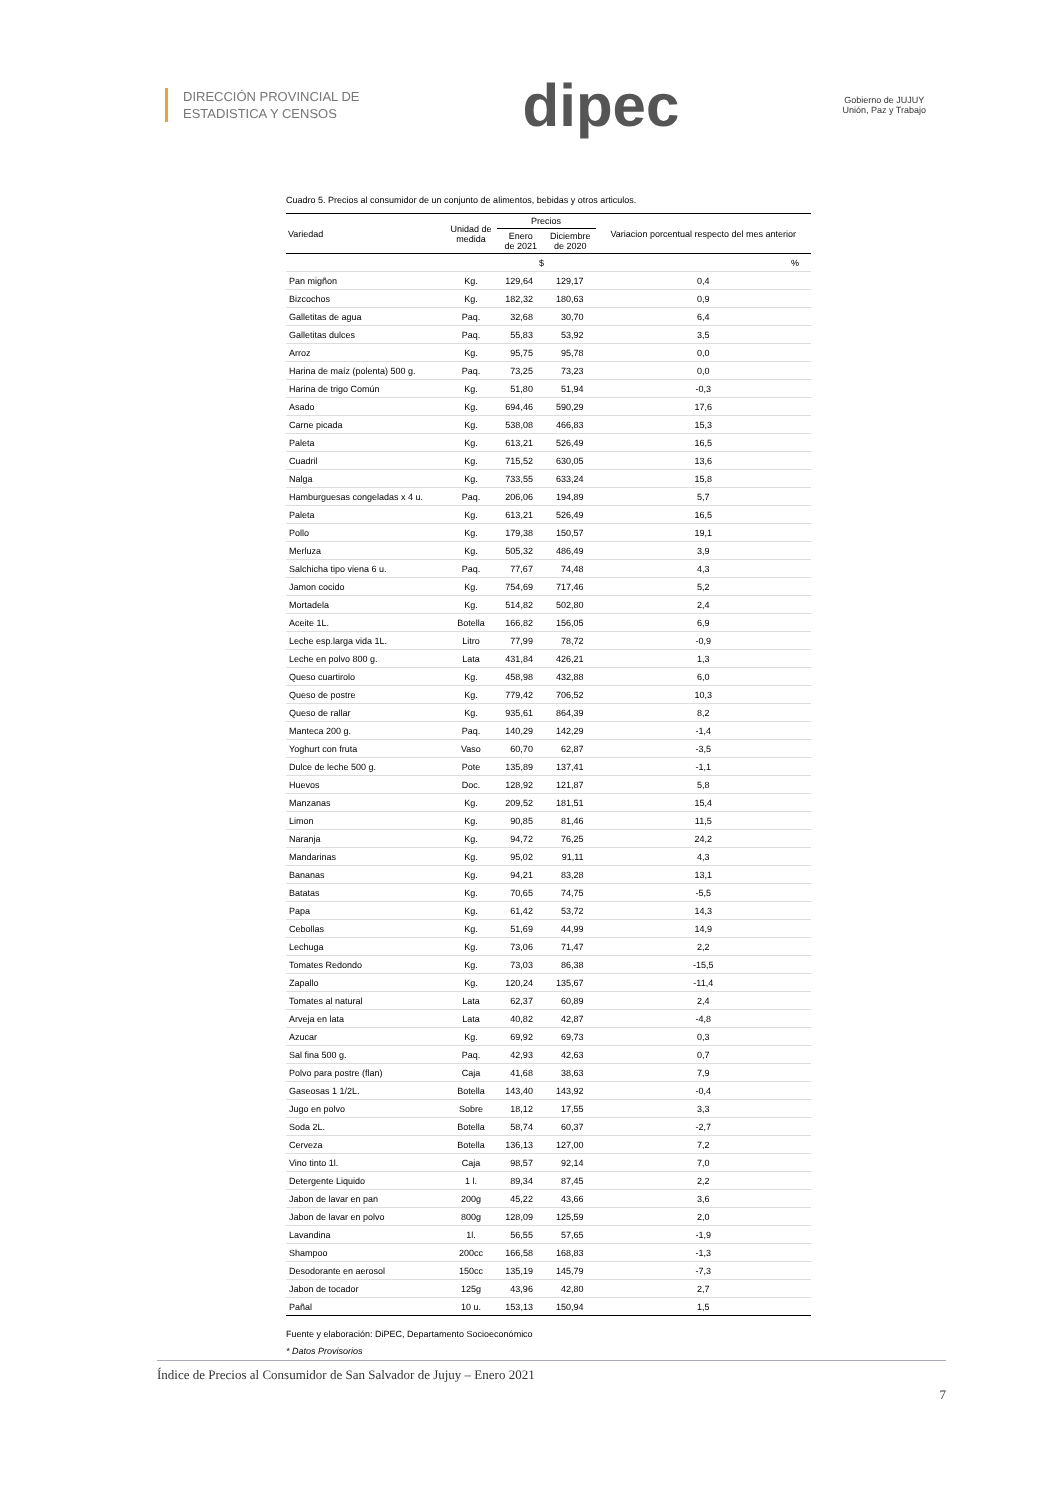DIRECCIÓN PROVINCIAL DE
ESTADISTICA Y CENSOS
dipec
Gobierno de JUJUY
Unión, Paz y Trabajo
Cuadro 5. Precios al consumidor de un conjunto de alimentos, bebidas y otros articulos.
| Variedad | Unidad de medida | Precios | | Variacion porcentual respecto del mes anterior |
| --- | --- | --- | --- | --- |
| | | Enero de 2021 | Diciembre de 2020 | |
| | | $ | | % |
| Pan migñon | Kg. | 129,64 | 129,17 | 0,4 |
| Bizcochos | Kg. | 182,32 | 180,63 | 0,9 |
| Galletitas de agua | Paq. | 32,68 | 30,70 | 6,4 |
| Galletitas dulces | Paq. | 55,83 | 53,92 | 3,5 |
| Arroz | Kg. | 95,75 | 95,78 | 0,0 |
| Harina de maíz (polenta) 500 g. | Paq. | 73,25 | 73,23 | 0,0 |
| Harina de trigo Común | Kg. | 51,80 | 51,94 | -0,3 |
| Asado | Kg. | 694,46 | 590,29 | 17,6 |
| Carne picada | Kg. | 538,08 | 466,83 | 15,3 |
| Paleta | Kg. | 613,21 | 526,49 | 16,5 |
| Cuadril | Kg. | 715,52 | 630,05 | 13,6 |
| Nalga | Kg. | 733,55 | 633,24 | 15,8 |
| Hamburguesas congeladas x 4 u. | Paq. | 206,06 | 194,89 | 5,7 |
| Paleta | Kg. | 613,21 | 526,49 | 16,5 |
| Pollo | Kg. | 179,38 | 150,57 | 19,1 |
| Merluza | Kg. | 505,32 | 486,49 | 3,9 |
| Salchicha tipo viena 6 u. | Paq. | 77,67 | 74,48 | 4,3 |
| Jamon cocido | Kg. | 754,69 | 717,46 | 5,2 |
| Mortadela | Kg. | 514,82 | 502,80 | 2,4 |
| Aceite 1L. | Botella | 166,82 | 156,05 | 6,9 |
| Leche esp.larga vida 1L. | Litro | 77,99 | 78,72 | -0,9 |
| Leche en polvo 800 g. | Lata | 431,84 | 426,21 | 1,3 |
| Queso cuartirolo | Kg. | 458,98 | 432,88 | 6,0 |
| Queso de postre | Kg. | 779,42 | 706,52 | 10,3 |
| Queso de rallar | Kg. | 935,61 | 864,39 | 8,2 |
| Manteca 200 g. | Paq. | 140,29 | 142,29 | -1,4 |
| Yoghurt con fruta | Vaso | 60,70 | 62,87 | -3,5 |
| Dulce de leche 500 g. | Pote | 135,89 | 137,41 | -1,1 |
| Huevos | Doc. | 128,92 | 121,87 | 5,8 |
| Manzanas | Kg. | 209,52 | 181,51 | 15,4 |
| Limon | Kg. | 90,85 | 81,46 | 11,5 |
| Naranja | Kg. | 94,72 | 76,25 | 24,2 |
| Mandarinas | Kg. | 95,02 | 91,11 | 4,3 |
| Bananas | Kg. | 94,21 | 83,28 | 13,1 |
| Batatas | Kg. | 70,65 | 74,75 | -5,5 |
| Papa | Kg. | 61,42 | 53,72 | 14,3 |
| Cebollas | Kg. | 51,69 | 44,99 | 14,9 |
| Lechuga | Kg. | 73,06 | 71,47 | 2,2 |
| Tomates Redondo | Kg. | 73,03 | 86,38 | -15,5 |
| Zapallo | Kg. | 120,24 | 135,67 | -11,4 |
| Tomates al natural | Lata | 62,37 | 60,89 | 2,4 |
| Arveja en lata | Lata | 40,82 | 42,87 | -4,8 |
| Azucar | Kg. | 69,92 | 69,73 | 0,3 |
| Sal fina 500 g. | Paq. | 42,93 | 42,63 | 0,7 |
| Polvo para postre (flan) | Caja | 41,68 | 38,63 | 7,9 |
| Gaseosas 1 1/2L. | Botella | 143,40 | 143,92 | -0,4 |
| Jugo en polvo | Sobre | 18,12 | 17,55 | 3,3 |
| Soda 2L. | Botella | 58,74 | 60,37 | -2,7 |
| Cerveza | Botella | 136,13 | 127,00 | 7,2 |
| Vino tinto 1l. | Caja | 98,57 | 92,14 | 7,0 |
| Detergente Liquido | 1 l. | 89,34 | 87,45 | 2,2 |
| Jabon de lavar en pan | 200g | 45,22 | 43,66 | 3,6 |
| Jabon de lavar en polvo | 800g | 128,09 | 125,59 | 2,0 |
| Lavandina | 1l. | 56,55 | 57,65 | -1,9 |
| Shampoo | 200cc | 166,58 | 168,83 | -1,3 |
| Desodorante en aerosol | 150cc | 135,19 | 145,79 | -7,3 |
| Jabon de tocador | 125g | 43,96 | 42,80 | 2,7 |
| Pañal | 10 u. | 153,13 | 150,94 | 1,5 |
Fuente y elaboración: DiPEC, Departamento Socioeconómico
* Datos Provisorios
Índice de Precios al Consumidor de San Salvador de Jujuy – Enero 2021
7